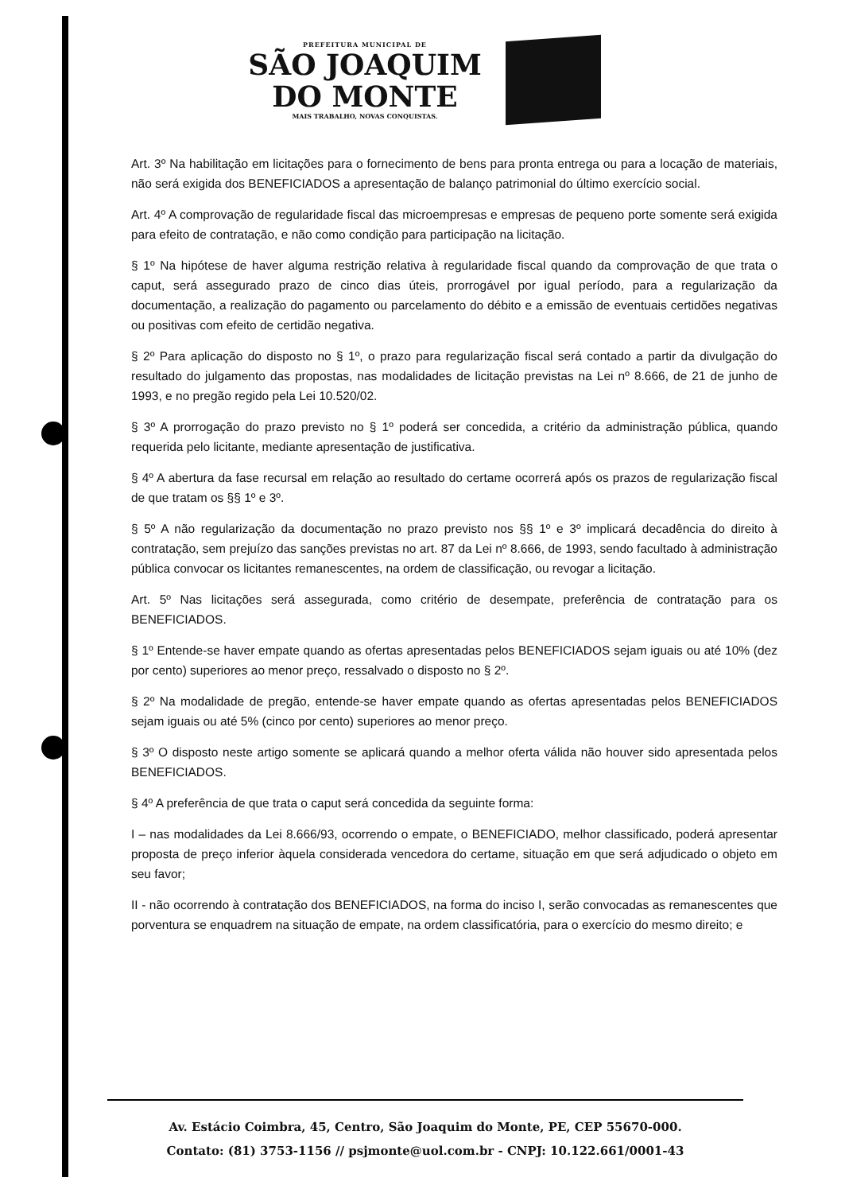PREFEITURA MUNICIPAL DE
SÃO JOAQUIM
DO MONTE
MAIS TRABALHO, NOVAS CONQUISTAS.
Art. 3º Na habilitação em licitações para o fornecimento de bens para pronta entrega ou para a locação de materiais, não será exigida dos BENEFICIADOS a apresentação de balanço patrimonial do último exercício social.
Art. 4º A comprovação de regularidade fiscal das microempresas e empresas de pequeno porte somente será exigida para efeito de contratação, e não como condição para participação na licitação.
§ 1º Na hipótese de haver alguma restrição relativa à regularidade fiscal quando da comprovação de que trata o caput, será assegurado prazo de cinco dias úteis, prorrogável por igual período, para a regularização da documentação, a realização do pagamento ou parcelamento do débito e a emissão de eventuais certidões negativas ou positivas com efeito de certidão negativa.
§ 2º Para aplicação do disposto no § 1º, o prazo para regularização fiscal será contado a partir da divulgação do resultado do julgamento das propostas, nas modalidades de licitação previstas na Lei nº 8.666, de 21 de junho de 1993, e no pregão regido pela Lei 10.520/02.
§ 3º A prorrogação do prazo previsto no § 1º poderá ser concedida, a critério da administração pública, quando requerida pelo licitante, mediante apresentação de justificativa.
§ 4º A abertura da fase recursal em relação ao resultado do certame ocorrerá após os prazos de regularização fiscal de que tratam os §§ 1º e 3º.
§ 5º A não regularização da documentação no prazo previsto nos §§ 1º e 3º implicará decadência do direito à contratação, sem prejuízo das sanções previstas no art. 87 da Lei nº 8.666, de 1993, sendo facultado à administração pública convocar os licitantes remanescentes, na ordem de classificação, ou revogar a licitação.
Art. 5º Nas licitações será assegurada, como critério de desempate, preferência de contratação para os BENEFICIADOS.
§ 1º Entende-se haver empate quando as ofertas apresentadas pelos BENEFICIADOS sejam iguais ou até 10% (dez por cento) superiores ao menor preço, ressalvado o disposto no § 2º.
§ 2º Na modalidade de pregão, entende-se haver empate quando as ofertas apresentadas pelos BENEFICIADOS sejam iguais ou até 5% (cinco por cento) superiores ao menor preço.
§ 3º O disposto neste artigo somente se aplicará quando a melhor oferta válida não houver sido apresentada pelos BENEFICIADOS.
§ 4º A preferência de que trata o caput será concedida da seguinte forma:
I – nas modalidades da Lei 8.666/93, ocorrendo o empate, o BENEFICIADO, melhor classificado, poderá apresentar proposta de preço inferior àquela considerada vencedora do certame, situação em que será adjudicado o objeto em seu favor;
II - não ocorrendo à contratação dos BENEFICIADOS, na forma do inciso I, serão convocadas as remanescentes que porventura se enquadrem na situação de empate, na ordem classificatória, para o exercício do mesmo direito; e
Av. Estácio Coimbra, 45, Centro, São Joaquim do Monte, PE, CEP 55670-000.
Contato: (81) 3753-1156 // psjmonte@uol.com.br - CNPJ: 10.122.661/0001-43